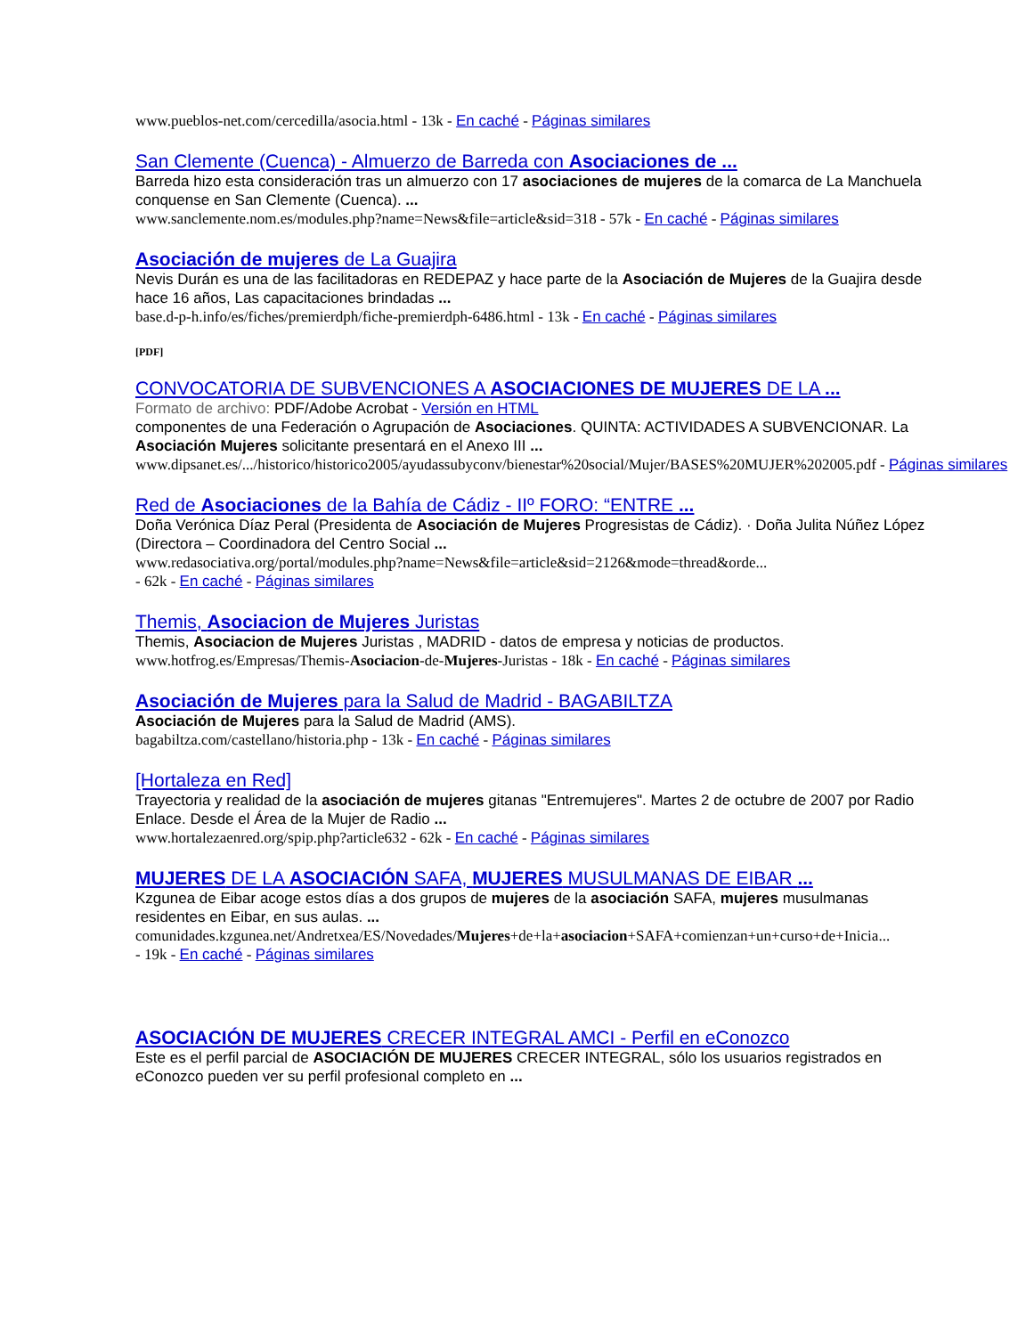www.pueblos-net.com/cercedilla/asocia.html - 13k - En caché - Páginas similares
San Clemente (Cuenca) - Almuerzo de Barreda con Asociaciones de ...
Barreda hizo esta consideración tras un almuerzo con 17 asociaciones de mujeres de la comarca de La Manchuela conquense en San Clemente (Cuenca). ...
www.sanclemente.nom.es/modules.php?name=News&file=article&sid=318 - 57k - En caché - Páginas similares
Asociación de mujeres de La Guajira
Nevis Durán es una de las facilitadoras en REDEPAZ y hace parte de la Asociación de Mujeres de la Guajira desde hace 16 años, Las capacitaciones brindadas ...
base.d-p-h.info/es/fiches/premierdph/fiche-premierdph-6486.html - 13k - En caché - Páginas similares
[PDF]
CONVOCATORIA DE SUBVENCIONES A ASOCIACIONES DE MUJERES DE LA ...
Formato de archivo: PDF/Adobe Acrobat - Versión en HTML
componentes de una Federación o Agrupación de Asociaciones. QUINTA: ACTIVIDADES A SUBVENCIONAR. La Asociación Mujeres solicitante presentará en el Anexo III ...
www.dipsanet.es/.../historico/historico2005/ayudassubyconv/bienestar%20social/Mujer/BASES%20MUJER%202005.pdf - Páginas similares
Red de Asociaciones de la Bahía de Cádiz - IIº FORO: “ENTRE ...
Doña Verónica Díaz Peral (Presidenta de Asociación de Mujeres Progresistas de Cádiz). · Doña Julita Núñez López (Directora – Coordinadora del Centro Social ...
www.redasociativa.org/portal/modules.php?name=News&file=article&sid=2126&mode=thread&orde...
- 62k - En caché - Páginas similares
Themis, Asociacion de Mujeres Juristas
Themis, Asociacion de Mujeres Juristas , MADRID - datos de empresa y noticias de productos.
www.hotfrog.es/Empresas/Themis-Asociacion-de-Mujeres-Juristas - 18k - En caché - Páginas similares
Asociación de Mujeres para la Salud de Madrid - BAGABILTZA
Asociación de Mujeres para la Salud de Madrid (AMS).
bagabiltza.com/castellano/historia.php - 13k - En caché - Páginas similares
[Hortaleza en Red]
Trayectoria y realidad de la asociación de mujeres gitanas "Entremujeres". Martes 2 de octubre de 2007 por Radio Enlace. Desde el Área de la Mujer de Radio ...
www.hortalezaenred.org/spip.php?article632 - 62k - En caché - Páginas similares
MUJERES DE LA ASOCIACIÓN SAFA, MUJERES MUSULMANAS DE EIBAR ...
Kzgunea de Eibar acoge estos días a dos grupos de mujeres de la asociación SAFA, mujeres musulmanas residentes en Eibar, en sus aulas. ...
comunidades.kzgunea.net/Andretxea/ES/Novedades/Mujeres+de+la+asociacion+SAFA+comienzan+un+curso+de+Inicia...
- 19k - En caché - Páginas similares
ASOCIACIÓN DE MUJERES CRECER INTEGRAL AMCI - Perfil en eConozco
Este es el perfil parcial de ASOCIACIÓN DE MUJERES CRECER INTEGRAL, sólo los usuarios registrados en eConozco pueden ver su perfil profesional completo en ...